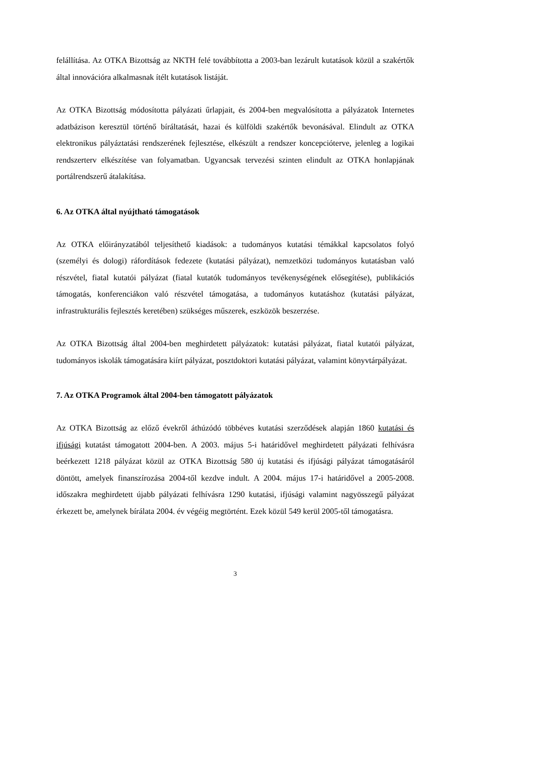felállítása. Az OTKA Bizottság az NKTH felé továbbította a 2003-ban lezárult kutatások közül a szakértők által innovációra alkalmasnak ítélt kutatások listáját.
Az OTKA Bizottság módosította pályázati űrlapjait, és 2004-ben megvalósította a pályázatok Internetes adatbázison keresztül történő bíráltatását, hazai és külföldi szakértők bevonásával. Elindult az OTKA elektronikus pályáztatási rendszerének fejlesztése, elkészült a rendszer koncepcióterve, jelenleg a logikai rendszerterv elkészítése van folyamatban. Ugyancsak tervezési szinten elindult az OTKA honlapjának portálrendszerű átalakítása.
6. Az OTKA által nyújtható támogatások
Az OTKA előirányzatából teljesíthető kiadások: a tudományos kutatási témákkal kapcsolatos folyó (személyi és dologi) ráfordítások fedezete (kutatási pályázat), nemzetközi tudományos kutatásban való részvétel, fiatal kutatói pályázat (fiatal kutatók tudományos tevékenységének elősegítése), publikációs támogatás, konferenciákon való részvétel támogatása, a tudományos kutatáshoz (kutatási pályázat, infrastrukturális fejlesztés keretében) szükséges műszerek, eszközök beszerzése.
Az OTKA Bizottság által 2004-ben meghirdetett pályázatok: kutatási pályázat, fiatal kutatói pályázat, tudományos iskolák támogatására kiírt pályázat, posztdoktori kutatási pályázat, valamint könyvtárpályázat.
7. Az OTKA Programok által 2004-ben támogatott pályázatok
Az OTKA Bizottság az előző évekről áthúzódó többéves kutatási szerződések alapján 1860 kutatási és ifjúsági kutatást támogatott 2004-ben. A 2003. május 5-i határidővel meghirdetett pályázati felhívásra beérkezett 1218 pályázat közül az OTKA Bizottság 580 új kutatási és ifjúsági pályázat támogatásáról döntött, amelyek finanszírozása 2004-től kezdve indult. A 2004. május 17-i határidővel a 2005-2008. időszakra meghirdetett újabb pályázati felhívásra 1290 kutatási, ifjúsági valamint nagyösszegű pályázat érkezett be, amelynek bírálata 2004. év végéig megtörtént. Ezek közül 549 kerül 2005-től támogatásra.
3